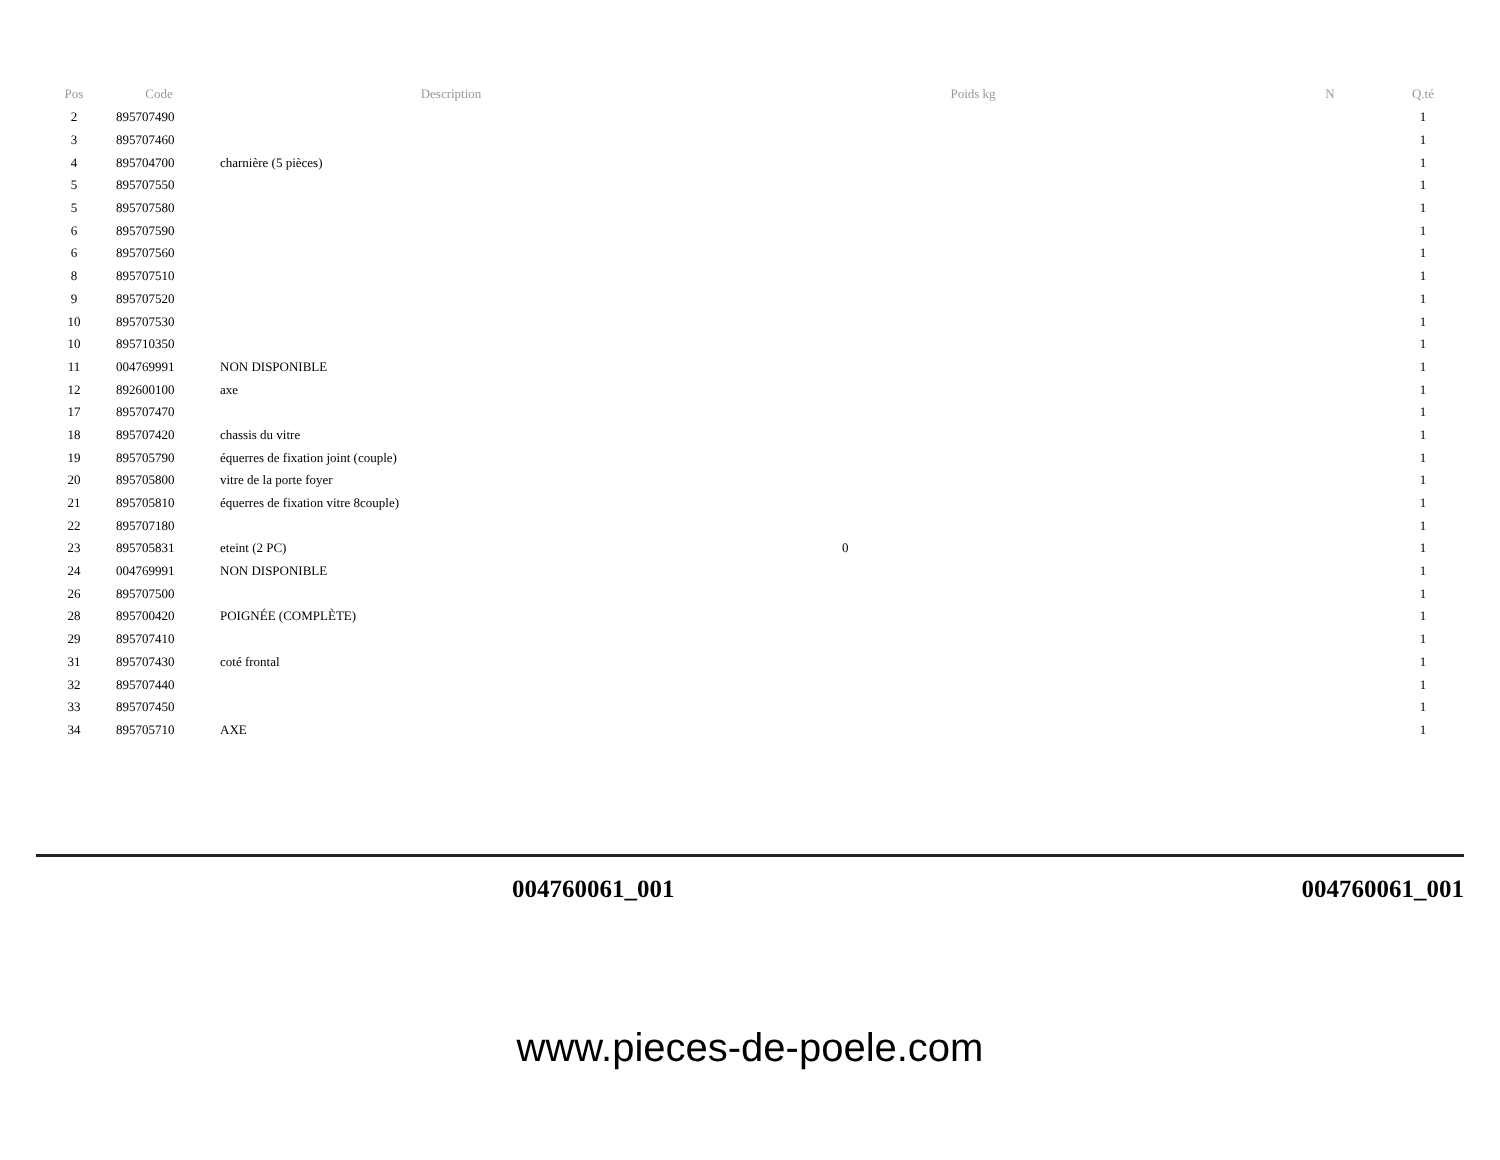| Pos | Code | Description | Poids kg | N | Q.té |
| --- | --- | --- | --- | --- | --- |
| 2 | 895707490 | | | | 1 |
| 3 | 895707460 | | | | 1 |
| 4 | 895704700 | charnière (5 pièces) | | | 1 |
| 5 | 895707550 | | | | 1 |
| 5 | 895707580 | | | | 1 |
| 6 | 895707590 | | | | 1 |
| 6 | 895707560 | | | | 1 |
| 8 | 895707510 | | | | 1 |
| 9 | 895707520 | | | | 1 |
| 10 | 895707530 | | | | 1 |
| 10 | 895710350 | | | | 1 |
| 11 | 004769991 | NON DISPONIBLE | | | 1 |
| 12 | 892600100 | axe | | | 1 |
| 17 | 895707470 | | | | 1 |
| 18 | 895707420 | chassis du vitre | | | 1 |
| 19 | 895705790 | équerres de fixation joint (couple) | | | 1 |
| 20 | 895705800 | vitre de la porte foyer | | | 1 |
| 21 | 895705810 | équerres de fixation vitre 8couple) | | | 1 |
| 22 | 895707180 | | | | 1 |
| 23 | 895705831 | eteint (2 PC) | 0 | | 1 |
| 24 | 004769991 | NON DISPONIBLE | | | 1 |
| 26 | 895707500 | | | | 1 |
| 28 | 895700420 | POIGNÉE (COMPLÈTE) | | | 1 |
| 29 | 895707410 | | | | 1 |
| 31 | 895707430 | coté frontal | | | 1 |
| 32 | 895707440 | | | | 1 |
| 33 | 895707450 | | | | 1 |
| 34 | 895705710 | AXE | | | 1 |
004760061_001 004760061_001
www.pieces-de-poele.com